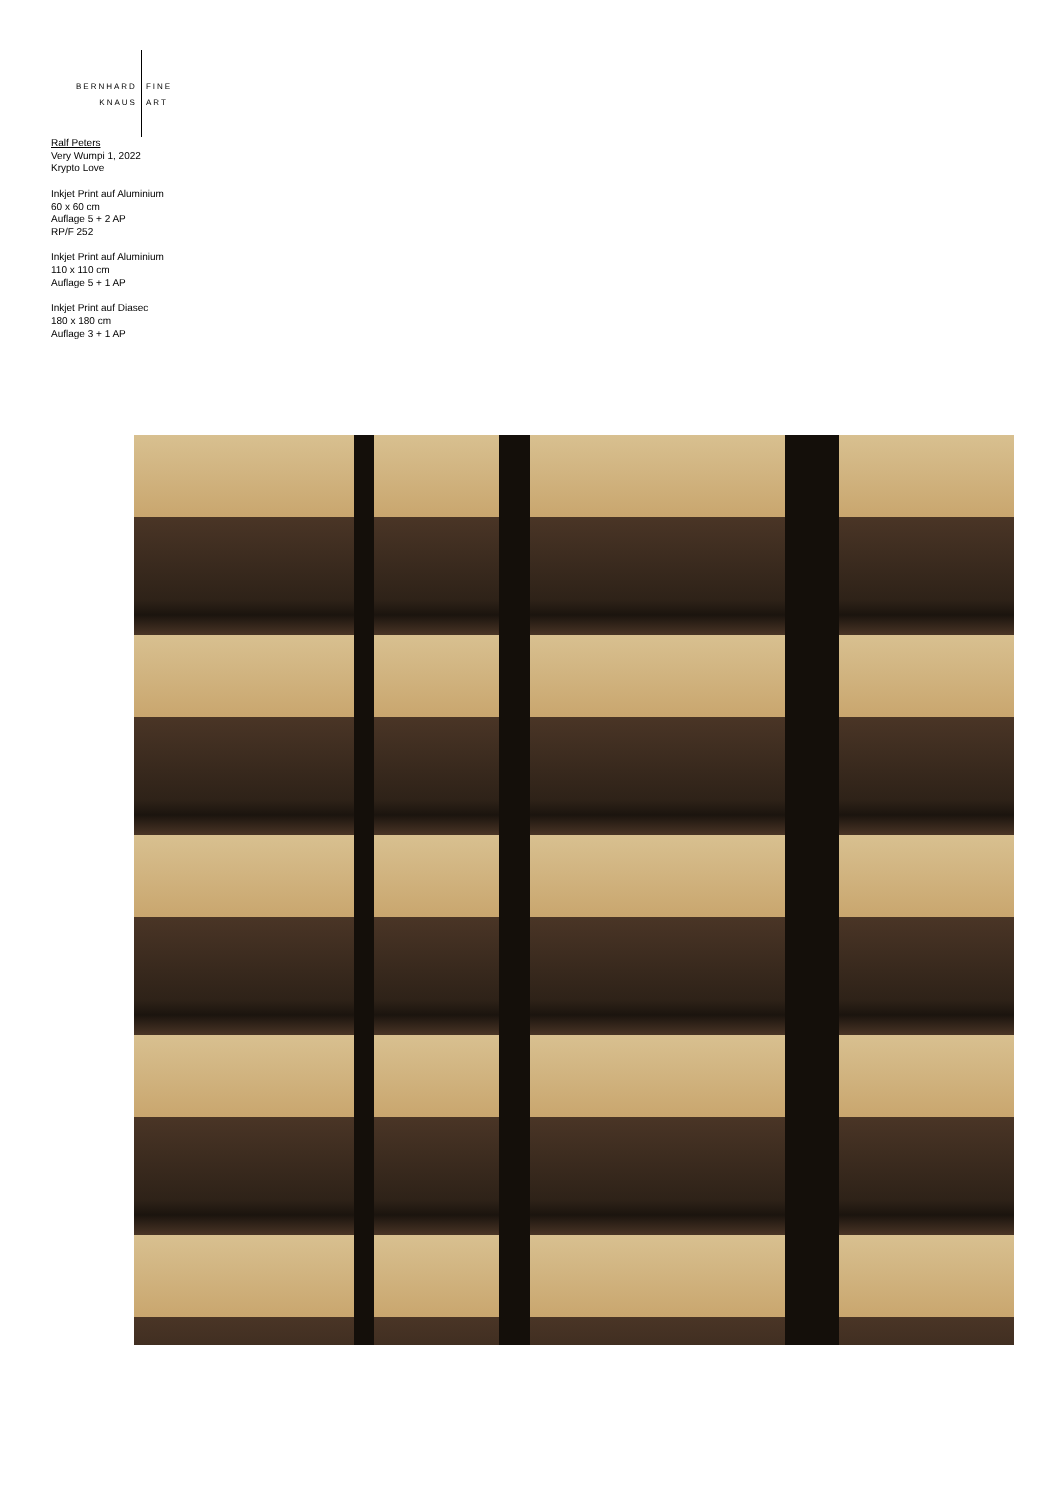BERNHARD
KNAUS
FINE
ART
Ralf Peters
Very Wumpi 1, 2022
Krypto Love
Inkjet Print auf Aluminium
60 x 60 cm
Auflage 5 + 2 AP
RP/F 252
Inkjet Print auf Aluminium
110 x 110 cm
Auflage 5 + 1 AP
Inkjet Print auf Diasec
180 x 180 cm
Auflage 3 + 1 AP